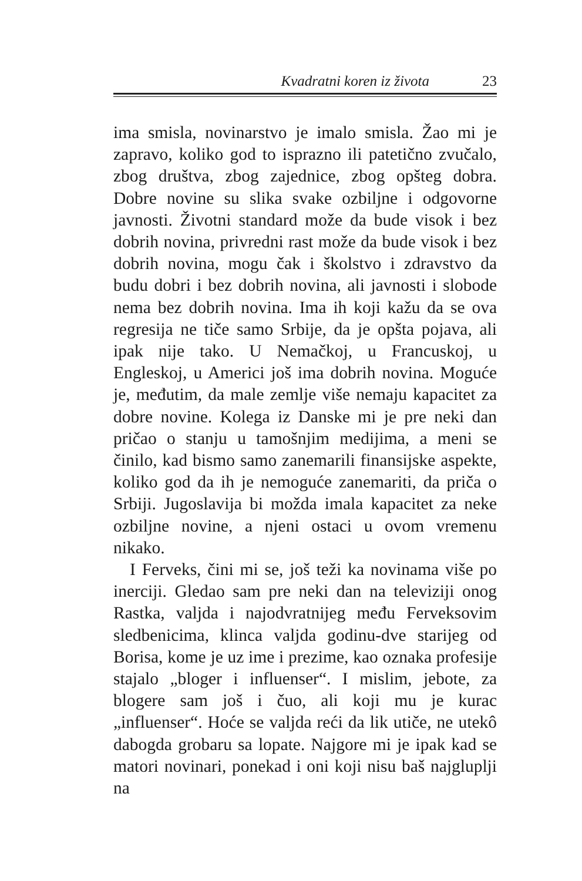Kvadratni koren iz života 23
ima smisla, novinarstvo je imalo smisla. Žao mi je zapravo, koliko god to isprazno ili patetično zvučalo, zbog društva, zbog zajednice, zbog opšteg dobra. Dobre novine su slika svake ozbiljne i odgovorne javnosti. Životni standard može da bude visok i bez dobrih novina, privredni rast može da bude visok i bez dobrih novina, mogu čak i školstvo i zdravstvo da budu dobri i bez dobrih novina, ali javnosti i slobode nema bez dobrih novina. Ima ih koji kažu da se ova regresija ne tiče samo Srbije, da je opšta pojava, ali ipak nije tako. U Nemačkoj, u Francuskoj, u Engleskoj, u Americi još ima dobrih novina. Moguće je, međutim, da male zemlje više nemaju kapacitet za dobre novine. Kolega iz Danske mi je pre neki dan pričao o stanju u tamošnjim medijima, a meni se činilo, kad bismo samo zanemarili finansijske aspekte, koliko god da ih je nemoguće zanemariti, da priča o Srbiji. Jugoslavija bi možda imala kapacitet za neke ozbiljne novine, a njeni ostaci u ovom vremenu nikako.
I Ferveks, čini mi se, još teži ka novinama više po inerciji. Gledao sam pre neki dan na televiziji onog Rastka, valjda i najodvratnijeg među Ferveksovim sledbenicima, klinca valjda godinu-dve starijeg od Borisa, kome je uz ime i prezime, kao oznaka profesije stajalo „bloger i influenser“. I mislim, jebote, za blogere sam još i čuo, ali koji mu je kurac „influenser“. Hoće se valjda reći da lik utiče, ne utekô dabogda grobaru sa lopate. Najgore mi je ipak kad se matori novinari, ponekad i oni koji nisu baš najgluplji na